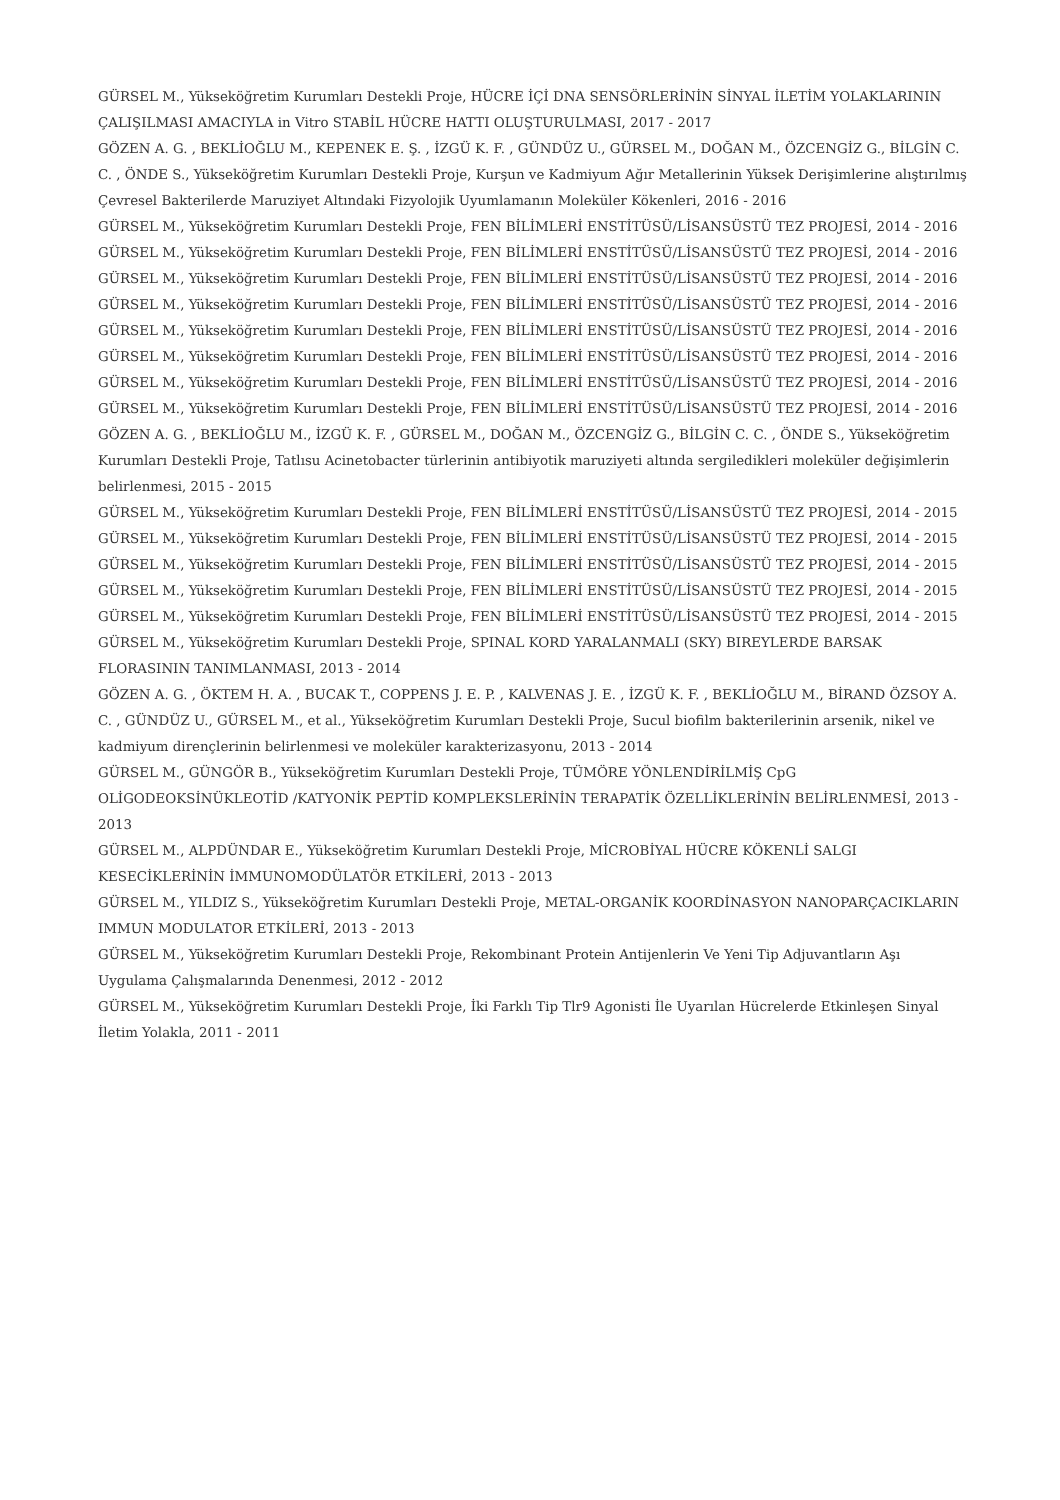GÜRSEL M., Yükseköğretim Kurumları Destekli Proje, HÜCRE İÇİ DNA SENSÖRLERİNİN SİNYAL İLETİM YOLAKLARININ ÇALIŞILMASI AMACIYLA in Vitro STABİL HÜCRE HATTI OLUŞTURULMASI, 2017 - 2017
GÖZEN A. G. , BEKLİOĞLU M., KEPENEK E. Ş. , İZGÜ K. F. , GÜNDÜZ U., GÜRSEL M., DOĞAN M., ÖZCENGİZ G., BİLGİN C. C. , ÖNDE S., Yükseköğretim Kurumları Destekli Proje, Kurşun ve Kadmiyum Ağır Metallerinin Yüksek Derişimlerine alıştırılmış Çevresel Bakterilerde Maruziyet Altındaki Fizyolojik Uyumlamanın Moleküler Kökenleri, 2016 - 2016
GÜRSEL M., Yükseköğretim Kurumları Destekli Proje, FEN BİLİMLERİ ENSTİTÜSÜ/LİSANSÜSTÜ TEZ PROJESİ, 2014 - 2016
GÜRSEL M., Yükseköğretim Kurumları Destekli Proje, FEN BİLİMLERİ ENSTİTÜSÜ/LİSANSÜSTÜ TEZ PROJESİ, 2014 - 2016
GÜRSEL M., Yükseköğretim Kurumları Destekli Proje, FEN BİLİMLERİ ENSTİTÜSÜ/LİSANSÜSTÜ TEZ PROJESİ, 2014 - 2016
GÜRSEL M., Yükseköğretim Kurumları Destekli Proje, FEN BİLİMLERİ ENSTİTÜSÜ/LİSANSÜSTÜ TEZ PROJESİ, 2014 - 2016
GÜRSEL M., Yükseköğretim Kurumları Destekli Proje, FEN BİLİMLERİ ENSTİTÜSÜ/LİSANSÜSTÜ TEZ PROJESİ, 2014 - 2016
GÜRSEL M., Yükseköğretim Kurumları Destekli Proje, FEN BİLİMLERİ ENSTİTÜSÜ/LİSANSÜSTÜ TEZ PROJESİ, 2014 - 2016
GÜRSEL M., Yükseköğretim Kurumları Destekli Proje, FEN BİLİMLERİ ENSTİTÜSÜ/LİSANSÜSTÜ TEZ PROJESİ, 2014 - 2016
GÜRSEL M., Yükseköğretim Kurumları Destekli Proje, FEN BİLİMLERİ ENSTİTÜSÜ/LİSANSÜSTÜ TEZ PROJESİ, 2014 - 2016
GÖZEN A. G. , BEKLİOĞLU M., İZGÜ K. F. , GÜRSEL M., DOĞAN M., ÖZCENGİZ G., BİLGİN C. C. , ÖNDE S., Yükseköğretim Kurumları Destekli Proje, Tatlısu Acinetobacter türlerinin antibiyotik maruziyeti altında sergiledikleri moleküler değişimlerin belirlenmesi, 2015 - 2015
GÜRSEL M., Yükseköğretim Kurumları Destekli Proje, FEN BİLİMLERİ ENSTİTÜSÜ/LİSANSÜSTÜ TEZ PROJESİ, 2014 - 2015
GÜRSEL M., Yükseköğretim Kurumları Destekli Proje, FEN BİLİMLERİ ENSTİTÜSÜ/LİSANSÜSTÜ TEZ PROJESİ, 2014 - 2015
GÜRSEL M., Yükseköğretim Kurumları Destekli Proje, FEN BİLİMLERİ ENSTİTÜSÜ/LİSANSÜSTÜ TEZ PROJESİ, 2014 - 2015
GÜRSEL M., Yükseköğretim Kurumları Destekli Proje, FEN BİLİMLERİ ENSTİTÜSÜ/LİSANSÜSTÜ TEZ PROJESİ, 2014 - 2015
GÜRSEL M., Yükseköğretim Kurumları Destekli Proje, FEN BİLİMLERİ ENSTİTÜSÜ/LİSANSÜSTÜ TEZ PROJESİ, 2014 - 2015
GÜRSEL M., Yükseköğretim Kurumları Destekli Proje, SPINAL KORD YARALANMALI (SKY) BIREYLERDE BARSAK FLORASININ TANIMLANMASI, 2013 - 2014
GÖZEN A. G. , ÖKTEM H. A. , BUCAK T., COPPENS J. E. P. , KALVENAS J. E. , İZGÜ K. F. , BEKLİOĞLU M., BİRAND ÖZSOY A. C. , GÜNDÜZ U., GÜRSEL M., et al., Yükseköğretim Kurumları Destekli Proje, Sucul biofilm bakterilerinin arsenik, nikel ve kadmiyum dirençlerinin belirlenmesi ve moleküler karakterizasyonu, 2013 - 2014
GÜRSEL M., GÜNGÖR B., Yükseköğretim Kurumları Destekli Proje, TÜMÖRE YÖNLENDİRİLMİŞ CpG OLİGODEOKSİNÜKLEOTİD /KATYONİK PEPTİD KOMPLEKSLERİNİN TERAPATİK ÖZELLİKLERİNİN BELİRLENMESİ, 2013 - 2013
GÜRSEL M., ALPDÜNDAR E., Yükseköğretim Kurumları Destekli Proje, MİCROBİYAL HÜCRE KÖKENLİ SALGI KESECİKLERİNİN İMMUNOMODÜLATÖR ETKİLERİ, 2013 - 2013
GÜRSEL M., YILDIZ S., Yükseköğretim Kurumları Destekli Proje, METAL-ORGANİK KOORDİNASYON NANOPARÇACIKLARIN IMMUN MODULATOR ETKİLERİ, 2013 - 2013
GÜRSEL M., Yükseköğretim Kurumları Destekli Proje, Rekombinant Protein Antijenlerin Ve Yeni Tip Adjuvantların Aşı Uygulama Çalışmalarında Denenmesi, 2012 - 2012
GÜRSEL M., Yükseköğretim Kurumları Destekli Proje, İki Farklı Tip Tlr9 Agonisti İle Uyarılan Hücrelerde Etkinleşen Sinyal İletim Yolakla, 2011 - 2011